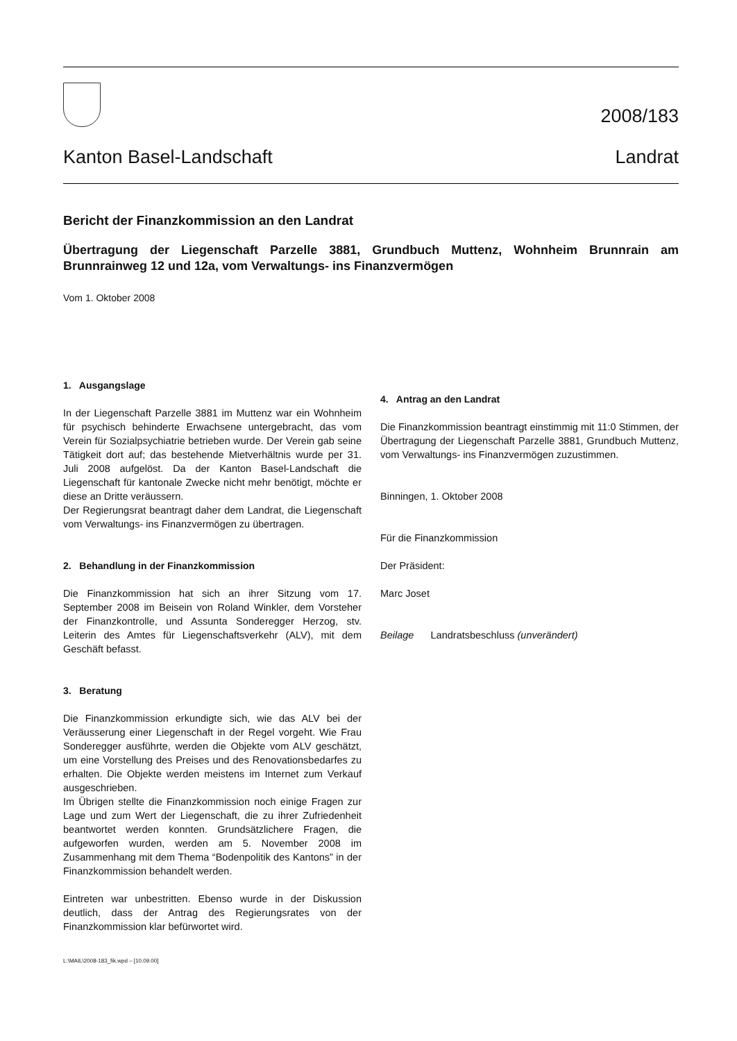2008/183
Kanton Basel-Landschaft Landrat
Bericht der Finanzkommission an den Landrat
Übertragung der Liegenschaft Parzelle 3881, Grundbuch Muttenz, Wohnheim Brunnrain am Brunnrainweg 12 und 12a, vom Verwaltungs- ins Finanzvermögen
Vom 1. Oktober 2008
1. Ausgangslage
In der Liegenschaft Parzelle 3881 im Muttenz war ein Wohnheim für psychisch behinderte Erwachsene untergebracht, das vom Verein für Sozialpsychiatrie betrieben wurde. Der Verein gab seine Tätigkeit dort auf; das bestehende Mietverhältnis wurde per 31. Juli 2008 aufgelöst. Da der Kanton Basel-Landschaft die Liegenschaft für kantonale Zwecke nicht mehr benötigt, möchte er diese an Dritte veräussern.
Der Regierungsrat beantragt daher dem Landrat, die Liegenschaft vom Verwaltungs- ins Finanzvermögen zu übertragen.
2. Behandlung in der Finanzkommission
Die Finanzkommission hat sich an ihrer Sitzung vom 17. September 2008 im Beisein von Roland Winkler, dem Vorsteher der Finanzkontrolle, und Assunta Sonderegger Herzog, stv. Leiterin des Amtes für Liegenschaftsverkehr (ALV), mit dem Geschäft befasst.
3. Beratung
Die Finanzkommission erkundigte sich, wie das ALV bei der Veräusserung einer Liegenschaft in der Regel vorgeht. Wie Frau Sonderegger ausführte, werden die Objekte vom ALV geschätzt, um eine Vorstellung des Preises und des Renovationsbedarfes zu erhalten. Die Objekte werden meistens im Internet zum Verkauf ausgeschrieben.
Im Übrigen stellte die Finanzkommission noch einige Fragen zur Lage und zum Wert der Liegenschaft, die zu ihrer Zufriedenheit beantwortet werden konnten. Grundsätzlichere Fragen, die aufgeworfen wurden, werden am 5. November 2008 im Zusammenhang mit dem Thema “Bodenpolitik des Kantons” in der Finanzkommission behandelt werden.
Eintreten war unbestritten. Ebenso wurde in der Diskussion deutlich, dass der Antrag des Regierungsrates von der Finanzkommission klar befürwortet wird.
L:\MAIL\2008-183_fik.wpd – [10.09.00]
4. Antrag an den Landrat
Die Finanzkommission beantragt einstimmig mit 11:0 Stimmen, der Übertragung der Liegenschaft Parzelle 3881, Grundbuch Muttenz, vom Verwaltungs- ins Finanzvermögen zuzustimmen.
Binningen, 1. Oktober 2008
Für die Finanzkommission
Der Präsident:
Marc Joset
Beilage Landratsbeschluss (unverändert)